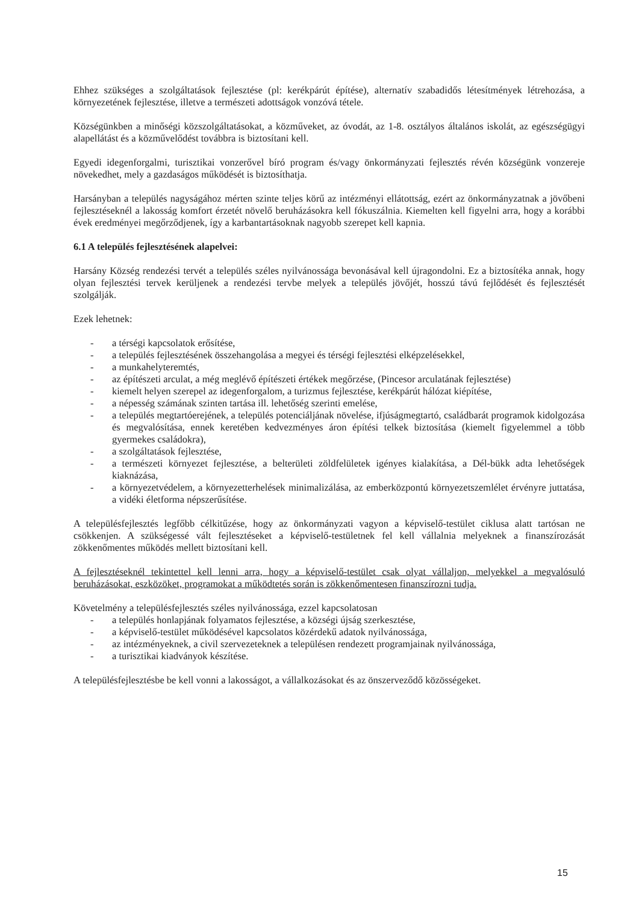Ehhez szükséges a szolgáltatások fejlesztése (pl: kerékpárút építése), alternatív szabadidős létesítmények létrehozása, a környezetének fejlesztése, illetve a természeti adottságok vonzóvá tétele.
Községünkben a minőségi közszolgáltatásokat, a közműveket, az óvodát, az 1-8. osztályos általános iskolát, az egészségügyi alapellátást és a közművelődést továbbra is biztosítani kell.
Egyedi idegenforgalmi, turisztikai vonzerővel bíró program és/vagy önkormányzati fejlesztés révén községünk vonzereje növekedhet, mely a gazdaságos működését is biztosíthatja.
Harsányban a település nagyságához mérten szinte teljes körű az intézményi ellátottság, ezért az önkormányzatnak a jövőbeni fejlesztéseknél a lakosság komfort érzetét növelő beruházásokra kell fókuszálnia. Kiemelten kell figyelni arra, hogy a korábbi évek eredményei megőrződjenek, így a karbantartásoknak nagyobb szerepet kell kapnia.
6.1 A település fejlesztésének alapelvei:
Harsány Község rendezési tervét a település széles nyilvánossága bevonásával kell újragondolni. Ez a biztosítéka annak, hogy olyan fejlesztési tervek kerüljenek a rendezési tervbe melyek a település jövőjét, hosszú távú fejlődését és fejlesztését szolgálják.
Ezek lehetnek:
- a térségi kapcsolatok erősítése,
- a település fejlesztésének összehangolása a megyei és térségi fejlesztési elképzelésekkel,
- a munkahelyteremtés,
- az építészeti arculat, a még meglévő építészeti értékek megőrzése, (Pincesor arculatának fejlesztése)
- kiemelt helyen szerepel az idegenforgalom, a turizmus fejlesztése, kerékpárút hálózat kiépítése,
- a népesség számának szinten tartása ill. lehetőség szerinti emelése,
- a település megtartóerejének, a település potenciáljának növelése, ifjúságmegtartó, családbarát programok kidolgozása és megvalósítása, ennek keretében kedvezményes áron építési telkek biztosítása (kiemelt figyelemmel a több gyermekes családokra),
- a szolgáltatások fejlesztése,
- a természeti környezet fejlesztése, a belterületi zöldfelületek igényes kialakítása, a Dél-bükk adta lehetőségek kiaknázása,
- a környezetvédelem, a környezetterhelések minimalizálása, az emberközpontú környezetszemlélet érvényre juttatása, a vidéki életforma népszerűsítése.
A településfejlesztés legfőbb célkitűzése, hogy az önkormányzati vagyon a képviselő-testület ciklusa alatt tartósan ne csökkenjen. A szükségessé vált fejlesztéseket a képviselő-testületnek fel kell vállalnia melyeknek a finanszírozását zökkenőmentes működés mellett biztosítani kell.
A fejlesztéseknél tekintettel kell lenni arra, hogy a képviselő-testület csak olyat vállaljon, melyekkel a megvalósuló beruházásokat, eszközöket, programokat a működtetés során is zökkenőmentesen finanszírozni tudja.
Követelmény a településfejlesztés széles nyilvánossága, ezzel kapcsolatosan
- a település honlapjának folyamatos fejlesztése, a községi újság szerkesztése,
- a képviselő-testület működésével kapcsolatos közérdekű adatok nyilvánossága,
- az intézményeknek, a civil szervezeteknek a településen rendezett programjainak nyilvánossága,
- a turisztikai kiadványok készítése.
A településfejlesztésbe be kell vonni a lakosságot, a vállalkozásokat és az önszerveződő közösségeket.
15